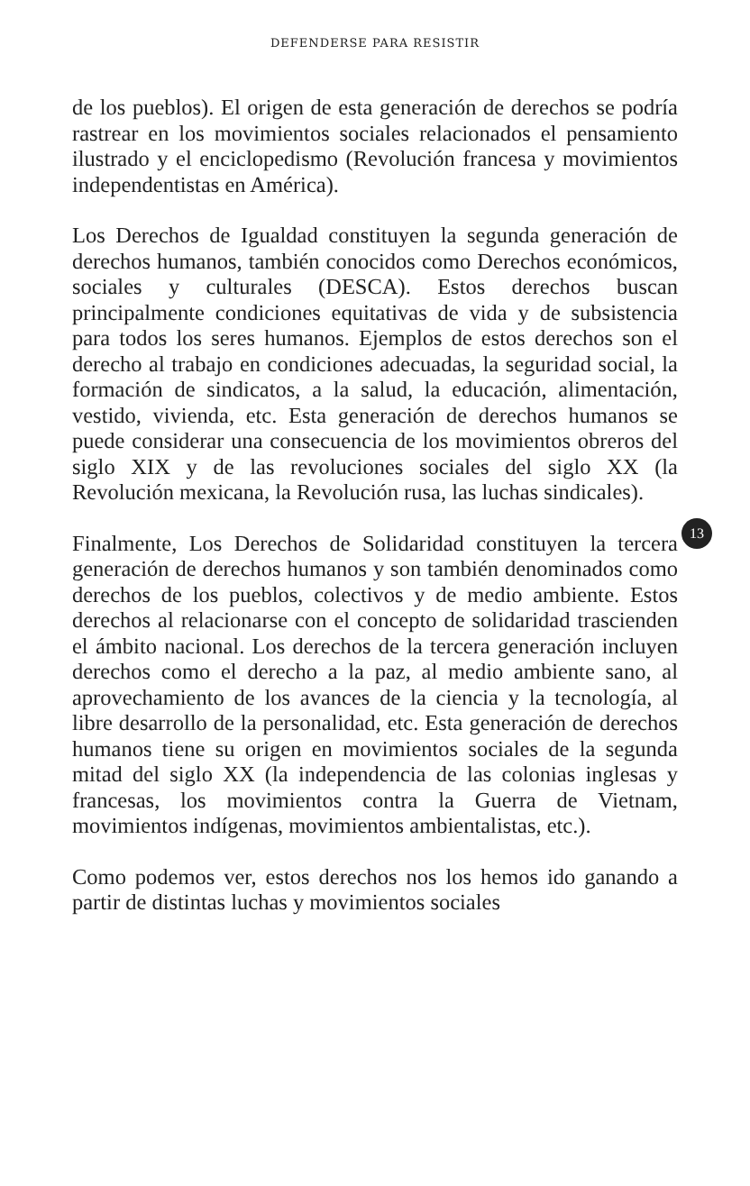DEFENDERSE PARA RESISTIR
de los pueblos). El origen de esta generación de derechos se podría rastrear en los movimientos sociales relacionados el pensamiento ilustrado y el enciclopedismo (Revolución francesa y movimientos independentistas en América).
Los Derechos de Igualdad constituyen la segunda generación de derechos humanos, también conocidos como Derechos económicos, sociales y culturales (DESCA). Estos derechos buscan principalmente condiciones equitativas de vida y de subsistencia para todos los seres humanos. Ejemplos de estos derechos son el derecho al trabajo en condiciones adecuadas, la seguridad social, la formación de sindicatos, a la salud, la educación, alimentación, vestido, vivienda, etc. Esta generación de derechos humanos se puede considerar una consecuencia de los movimientos obreros del siglo XIX y de las revoluciones sociales del siglo XX (la Revolución mexicana, la Revolución rusa, las luchas sindicales).
13
Finalmente, Los Derechos de Solidaridad constituyen la tercera generación de derechos humanos y son también denominados como derechos de los pueblos, colectivos y de medio ambiente. Estos derechos al relacionarse con el concepto de solidaridad trascienden el ámbito nacional. Los derechos de la tercera generación incluyen derechos como el derecho a la paz, al medio ambiente sano, al aprovechamiento de los avances de la ciencia y la tecnología, al libre desarrollo de la personalidad, etc. Esta generación de derechos humanos tiene su origen en movimientos sociales de la segunda mitad del siglo XX (la independencia de las colonias inglesas y francesas, los movimientos contra la Guerra de Vietnam, movimientos indígenas, movimientos ambientalistas, etc.).
Como podemos ver, estos derechos nos los hemos ido ganando a partir de distintas luchas y movimientos sociales